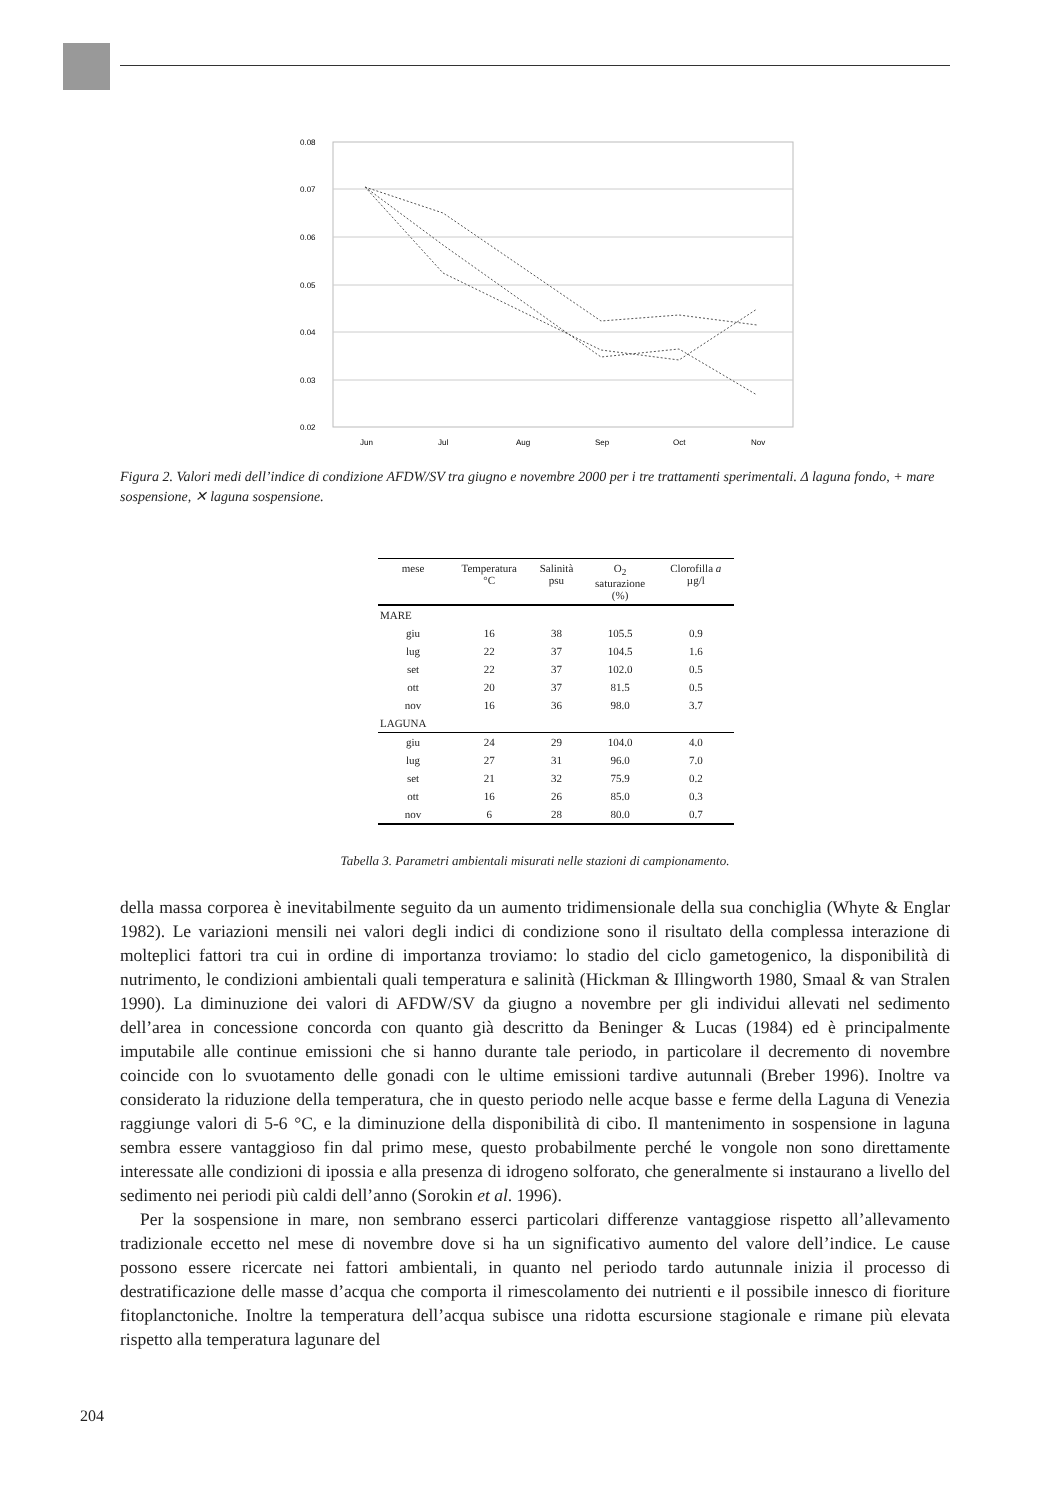0.08
0.07
0.06
0.05
0.04
0.03
0.02
Jun
Jul
Aug
Sep
Oct
Nov
Figura 2. Valori medi dell’indice di condizione AFDW/SV tra giugno e novembre 2000 per i tre trattamenti sperimentali. Δ laguna fondo, + mare sospensione, ✕ laguna sospensione.
| mese | Temperatura °C | Salinità psu | O<sub>2</sub> saturazione (%) | Clorofilla a µg/l |
| --- | --- | --- | --- | --- |
| MARE | | | | |
| giu | 16 | 38 | 105.5 | 0.9 |
| lug | 22 | 37 | 104.5 | 1.6 |
| set | 22 | 37 | 102.0 | 0.5 |
| ott | 20 | 37 | 81.5 | 0.5 |
| nov | 16 | 36 | 98.0 | 3.7 |
| LAGUNA | | | | |
| giu | 24 | 29 | 104.0 | 4.0 |
| lug | 27 | 31 | 96.0 | 7.0 |
| set | 21 | 32 | 75.9 | 0.2 |
| ott | 16 | 26 | 85.0 | 0.3 |
| nov | 6 | 28 | 80.0 | 0.7 |
Tabella 3. Parametri ambientali misurati nelle stazioni di campionamento.
della massa corporea è inevitabilmente seguito da un aumento tridimensionale della sua conchiglia (Whyte & Englar 1982). Le variazioni mensili nei valori degli indici di condizione sono il risultato della complessa interazione di molteplici fattori tra cui in ordine di importanza troviamo: lo stadio del ciclo gametogenico, la disponibilità di nutrimento, le condizioni ambientali quali temperatura e salinità (Hickman & Illingworth 1980, Smaal & van Stralen 1990). La diminuzione dei valori di AFDW/SV da giugno a novembre per gli individui allevati nel sedimento dell’area in concessione concorda con quanto già descritto da Beninger & Lucas (1984) ed è principalmente imputabile alle continue emissioni che si hanno durante tale periodo, in particolare il decremento di novembre coincide con lo svuotamento delle gonadi con le ultime emissioni tardive autunnali (Breber 1996). Inoltre va considerato la riduzione della temperatura, che in questo periodo nelle acque basse e ferme della Laguna di Venezia raggiunge valori di 5-6 °C, e la diminuzione della disponibilità di cibo. Il mantenimento in sospensione in laguna sembra essere vantaggioso fin dal primo mese, questo probabilmente perché le vongole non sono direttamente interessate alle condizioni di ipossia e alla presenza di idrogeno solforato, che generalmente si instaurano a livello del sedimento nei periodi più caldi dell’anno (Sorokin et al. 1996).
Per la sospensione in mare, non sembrano esserci particolari differenze vantaggiose rispetto all’allevamento tradizionale eccetto nel mese di novembre dove si ha un significativo aumento del valore dell’indice. Le cause possono essere ricercate nei fattori ambientali, in quanto nel periodo tardo autunnale inizia il processo di destratificazione delle masse d’acqua che comporta il rimescolamento dei nutrienti e il possibile innesco di fioriture fitoplanctoniche. Inoltre la temperatura dell’acqua subisce una ridotta escursione stagionale e rimane più elevata rispetto alla temperatura lagunare del
204